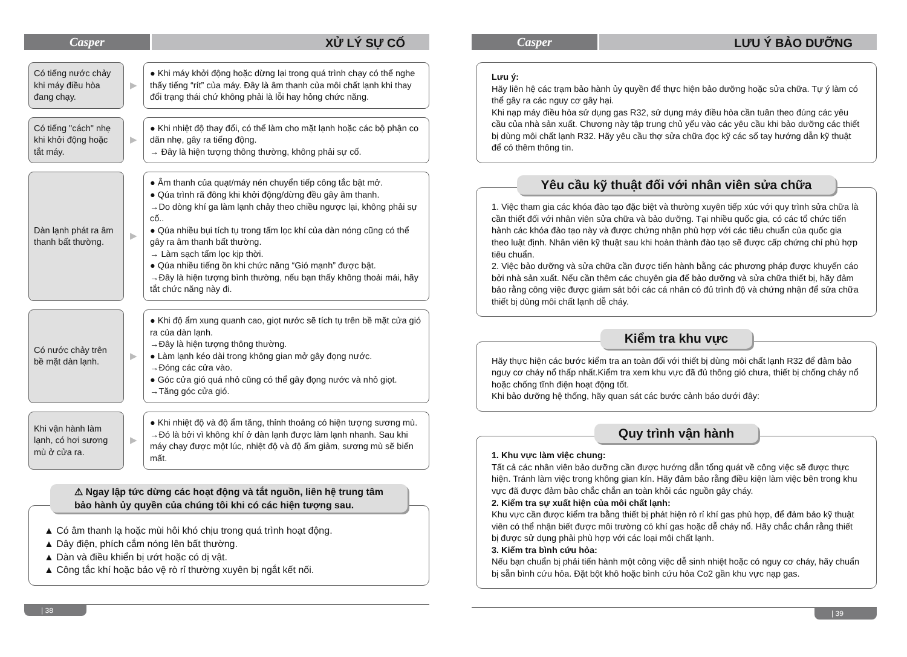Casper
XỬ LÝ SỰ CỐ
Có tiếng nước chảy khi máy điều hòa đang chạy.
▶
● Khi máy khởi động hoặc dừng lại trong quá trình chạy có thể nghe thấy tiếng “rít” của máy. Đây là âm thanh của môi chất lạnh khi thay đổi trạng thái chứ không phải là lỗi hay hỏng chức năng.
Có tiếng "cách" nhẹ khi khởi động hoặc tắt máy.
▶
● Khi nhiệt độ thay đổi, có thể làm cho mặt lạnh hoặc các bộ phận co dãn nhẹ, gây ra tiếng động.
→ Đây là hiện tượng thông thường, không phải sự cố.
Dàn lạnh phát ra âm thanh bất thường.
▶
● Âm thanh của quạt/máy nén chuyển tiếp công tắc bật mở.
● Qúa trình rã đông khi khởi động/dừng đều gây âm thanh.
→Do dòng khí ga làm lạnh chảy theo chiều ngược lại, không phải sự cố..
● Qúa nhiều bụi tích tụ trong tấm lọc khí của dàn nóng cũng có thể gây ra âm thanh bất thường.
→ Làm sạch tấm lọc kịp thời.
● Qúa nhiều tiếng ồn khi chức năng “Gió mạnh” được bật.
→Đây là hiện tượng bình thường, nếu bạn thấy không thoải mái, hãy tắt chức năng này đi.
Có nước chảy trên bề mặt dàn lạnh.
▶
● Khi độ ẩm xung quanh cao, giọt nước sẽ tích tụ trên bề mặt cửa gió ra của dàn lạnh.
→Đây là hiện tượng thông thường.
● Làm lạnh kéo dài trong không gian mở gây đọng nước.
→Đóng các cửa vào.
● Góc cửa gió quá nhỏ cũng có thể gây đọng nước và nhỏ giọt.
→Tăng góc cửa gió.
Khi vận hành làm lạnh, có hơi sương mù ở cửa ra.
▶
● Khi nhiệt độ và độ ẩm tăng, thỉnh thoảng có hiện tượng sương mù.
→Đó là bởi vì không khí ở dàn lạnh được làm lạnh nhanh. Sau khi máy chạy được một lúc, nhiệt độ và độ ẩm giảm, sương mù sẽ biến mất.
⚠ Ngay lập tức dừng các hoạt động và tắt nguồn, liên hệ trung tâm
bảo hành ủy quyền của chúng tôi khi có các hiện tượng sau.
▲ Có âm thanh lạ hoặc mùi hôi khó chịu trong quá trình hoạt động.
▲ Dây điện, phích cắm nóng lên bất thường.
▲ Dàn và điều khiển bị ướt hoặc có dị vật.
▲ Công tắc khí hoặc bảo vệ rò rỉ thường xuyên bị ngắt kết nối.
| 38
Casper
LƯU Ý BẢO DƯỠNG
Lưu ý:
Hãy liên hệ các trạm bảo hành ủy quyền để thực hiện bảo dưỡng hoặc sửa chữa. Tự ý làm có thể gây ra các nguy cơ gây hại.
Khi nạp máy điều hòa sử dụng gas R32, sử dụng máy điều hòa cần tuân theo đúng các yêu cầu của nhà sản xuất. Chương này tập trung chủ yếu vào các yêu cầu khi bảo dưỡng các thiết bị dùng môi chất lạnh R32. Hãy yêu cầu thợ sửa chữa đọc kỹ các sổ tay hướng dẫn kỹ thuật để có thêm thông tin.
Yêu cầu kỹ thuật đối với nhân viên sửa chữa
1. Việc tham gia các khóa đào tạo đặc biệt và thường xuyên tiếp xúc với quy trình sửa chữa là cần thiết đối với nhân viên sửa chữa và bảo dưỡng. Tại nhiều quốc gia, có các tổ chức tiến hành các khóa đào tạo này và được chứng nhận phù hợp với các tiêu chuẩn của quốc gia theo luật định. Nhân viên kỹ thuật sau khi hoàn thành đào tạo sẽ được cấp chứng chỉ phù hợp tiêu chuẩn.
2. Việc bảo dưỡng và sửa chữa cần được tiến hành bằng các phương pháp được khuyến cáo bởi nhà sản xuất. Nếu cần thêm các chuyên gia để bảo dưỡng và sửa chữa thiết bị, hãy đảm bảo rằng công việc được giám sát bởi các cá nhân có đủ trình độ và chứng nhận để sửa chữa thiết bị dùng môi chất lạnh dễ cháy.
Kiểm tra khu vực
Hãy thực hiện các bước kiểm tra an toàn đối với thiết bị dùng môi chất lạnh R32 để đảm bảo nguy cơ cháy nổ thấp nhất.Kiểm tra xem khu vực đã đủ thông gió chưa, thiết bị chống cháy nổ hoặc chống tĩnh điện hoạt động tốt.
Khi bảo dưỡng hệ thống, hãy quan sát các bước cảnh báo dưới đây:
Quy trình vận hành
1. Khu vực làm việc chung:
Tất cả các nhân viên bảo dưỡng cần được hướng dẫn tổng quát về công việc sẽ được thực hiện. Tránh làm việc trong không gian kín. Hãy đảm bảo rằng điều kiện làm việc bên trong khu vực đã được đảm bảo chắc chắn an toàn khỏi các nguồn gây cháy.
2. Kiểm tra sự xuất hiện của môi chất lạnh:
Khu vực cần được kiểm tra bằng thiết bị phát hiện rò rỉ khí gas phù hợp, để đảm bảo kỹ thuật viên có thể nhận biết được môi trường có khí gas hoặc dễ cháy nổ. Hãy chắc chắn rằng thiết bị được sử dụng phải phù hợp với các loại môi chất lạnh.
3. Kiểm tra bình cứu hỏa:
Nếu bạn chuẩn bị phải tiến hành một công việc dễ sinh nhiệt hoặc có nguy cơ cháy, hãy chuẩn bị sẵn bình cứu hỏa. Đặt bột khô hoặc bình cứu hỏa Co2 gần khu vực nạp gas.
| 39